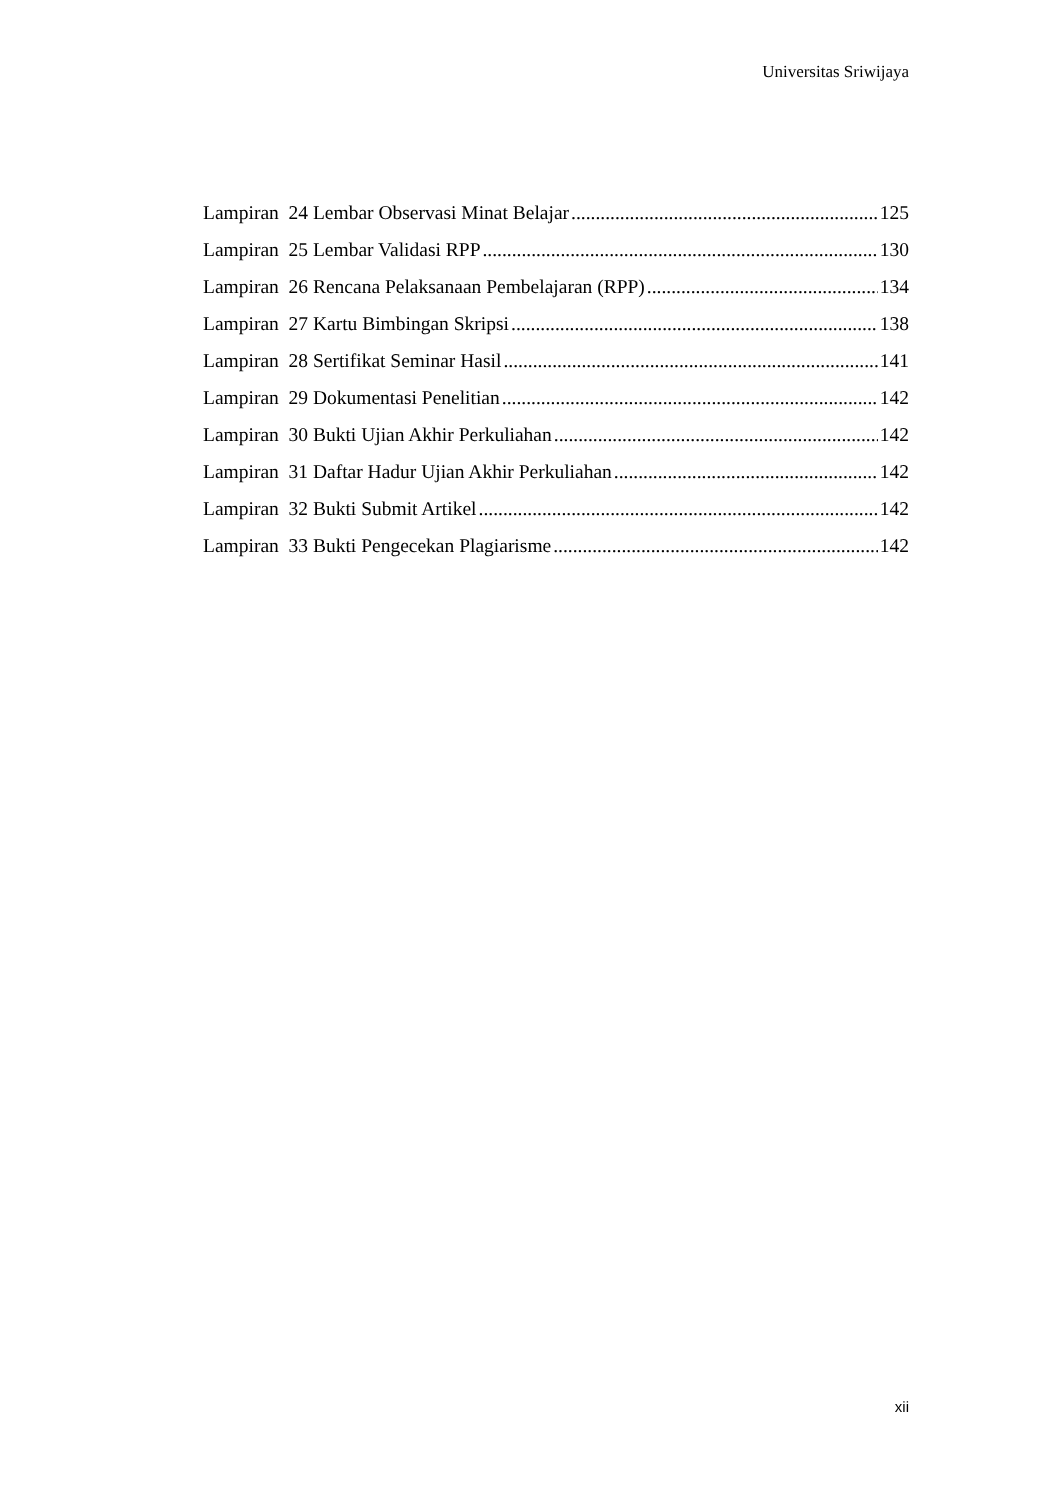Universitas Sriwijaya
Lampiran 24 Lembar Observasi Minat Belajar 125
Lampiran 25 Lembar Validasi RPP 130
Lampiran 26 Rencana Pelaksanaan Pembelajaran (RPP) 134
Lampiran 27 Kartu Bimbingan Skripsi 138
Lampiran 28 Sertifikat Seminar Hasil 141
Lampiran 29 Dokumentasi Penelitian 142
Lampiran 30 Bukti Ujian Akhir Perkuliahan 142
Lampiran 31 Daftar Hadur Ujian Akhir Perkuliahan 142
Lampiran 32 Bukti Submit Artikel 142
Lampiran 33 Bukti Pengecekan Plagiarisme 142
xii